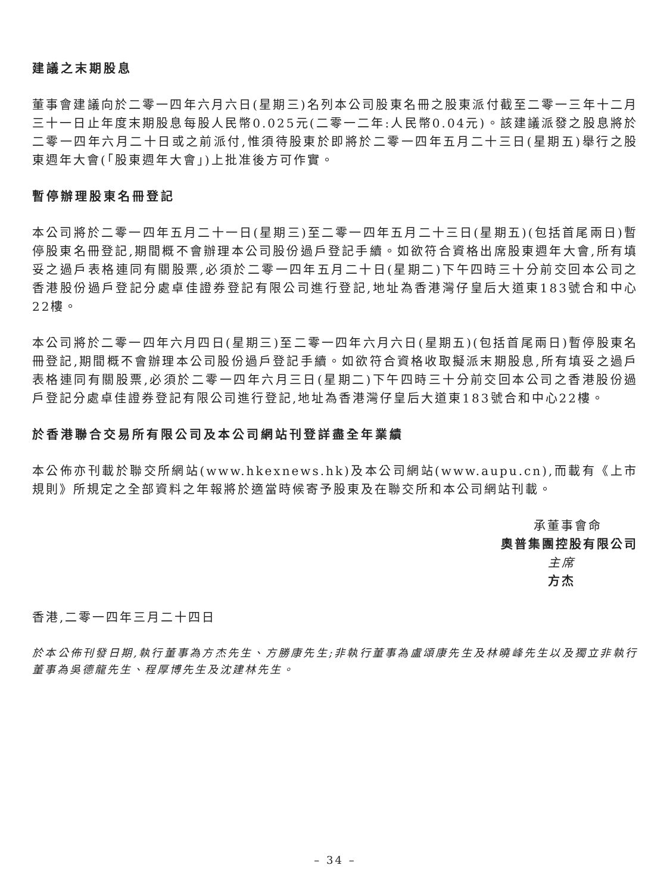建議之末期股息
董事會建議向於二零一四年六月六日(星期三)名列本公司股東名冊之股東派付截至二零一三年十二月三十一日止年度末期股息每股人民幣0.025元(二零一二年:人民幣0.04元)。該建議派發之股息將於二零一四年六月二十日或之前派付,惟須待股東於即將於二零一四年五月二十三日(星期五)舉行之股東週年大會(「股東週年大會」)上批准後方可作實。
暫停辦理股東名冊登記
本公司將於二零一四年五月二十一日(星期三)至二零一四年五月二十三日(星期五)(包括首尾兩日)暫停股東名冊登記,期間概不會辦理本公司股份過戶登記手續。如欲符合資格出席股東週年大會,所有填妥之過戶表格連同有關股票,必須於二零一四年五月二十日(星期二)下午四時三十分前交回本公司之香港股份過戶登記分處卓佳證券登記有限公司進行登記,地址為香港灣仔皇后大道東183號合和中心22樓。
本公司將於二零一四年六月四日(星期三)至二零一四年六月六日(星期五)(包括首尾兩日)暫停股東名冊登記,期間概不會辦理本公司股份過戶登記手續。如欲符合資格收取擬派末期股息,所有填妥之過戶表格連同有關股票,必須於二零一四年六月三日(星期二)下午四時三十分前交回本公司之香港股份過戶登記分處卓佳證券登記有限公司進行登記,地址為香港灣仔皇后大道東183號合和中心22樓。
於香港聯合交易所有限公司及本公司網站刊登詳盡全年業績
本公佈亦刊載於聯交所網站(www.hkexnews.hk)及本公司網站(www.aupu.cn),而載有《上市規則》所規定之全部資料之年報將於適當時候寄予股東及在聯交所和本公司網站刊載。
承董事會命
奧普集團控股有限公司
主席
方杰
香港,二零一四年三月二十四日
於本公佈刊發日期,執行董事為方杰先生、方勝康先生;非執行董事為盧頌康先生及林曉峰先生以及獨立非執行董事為吳德龍先生、程厚博先生及沈建林先生。
– 34 –